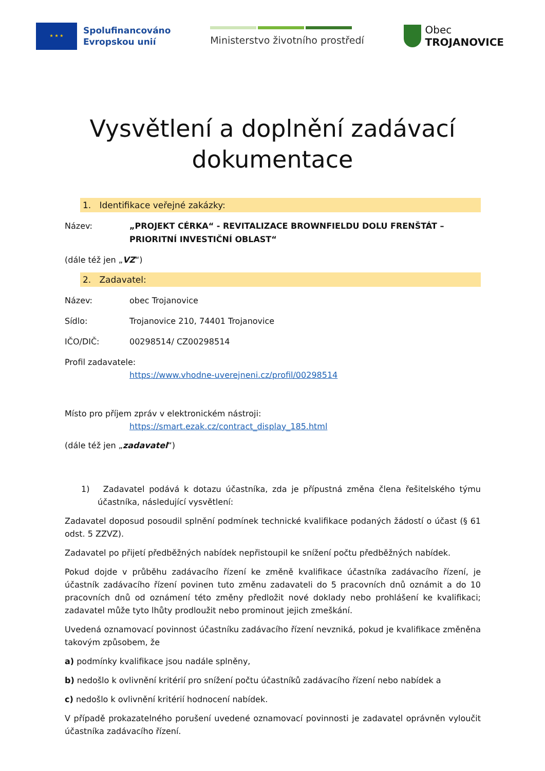★ ★ ★
Spolufinancováno
Evropskou unií
Ministerstvo životního prostředí
Obec
TROJANOVICE
Vysvětlení a doplnění zadávací
dokumentace
1. Identifikace veřejné zakázky:
Název: „PROJEKT CÉRKA“ - REVITALIZACE BROWNFIELDU DOLU FRENŠTÁT – PRIORITNÍ INVESTIČNÍ OBLAST“
(dále též jen „VZ“)
2. Zadavatel:
Název: obec Trojanovice
Sídlo: Trojanovice 210, 74401 Trojanovice
IČO/DIČ: 00298514/ CZ00298514
Profil zadavatele:
https://www.vhodne-uverejneni.cz/profil/00298514
Místo pro příjem zpráv v elektronickém nástroji:
https://smart.ezak.cz/contract_display_185.html
(dále též jen „zadavatel“)
1) Zadavatel podává k dotazu účastníka, zda je přípustná změna člena řešitelského týmu účastníka, následující vysvětlení:
Zadavatel doposud posoudil splnění podmínek technické kvalifikace podaných žádostí o účast (§ 61 odst. 5 ZZVZ).
Zadavatel po přijetí předběžných nabídek nepřistoupil ke snížení počtu předběžných nabídek.
Pokud dojde v průběhu zadávacího řízení ke změně kvalifikace účastníka zadávacího řízení, je účastník zadávacího řízení povinen tuto změnu zadavateli do 5 pracovních dnů oznámit a do 10 pracovních dnů od oznámení této změny předložit nové doklady nebo prohlášení ke kvalifikaci; zadavatel může tyto lhůty prodloužit nebo prominout jejich zmeškání.
Uvedená oznamovací povinnost účastníku zadávacího řízení nevzniká, pokud je kvalifikace změněna takovým způsobem, že
a) podmínky kvalifikace jsou nadále splněny,
b) nedošlo k ovlivnění kritérií pro snížení počtu účastníků zadávacího řízení nebo nabídek a
c) nedošlo k ovlivnění kritérií hodnocení nabídek.
V případě prokazatelného porušení uvedené oznamovací povinnosti je zadavatel oprávněn vyloučit účastníka zadávacího řízení.